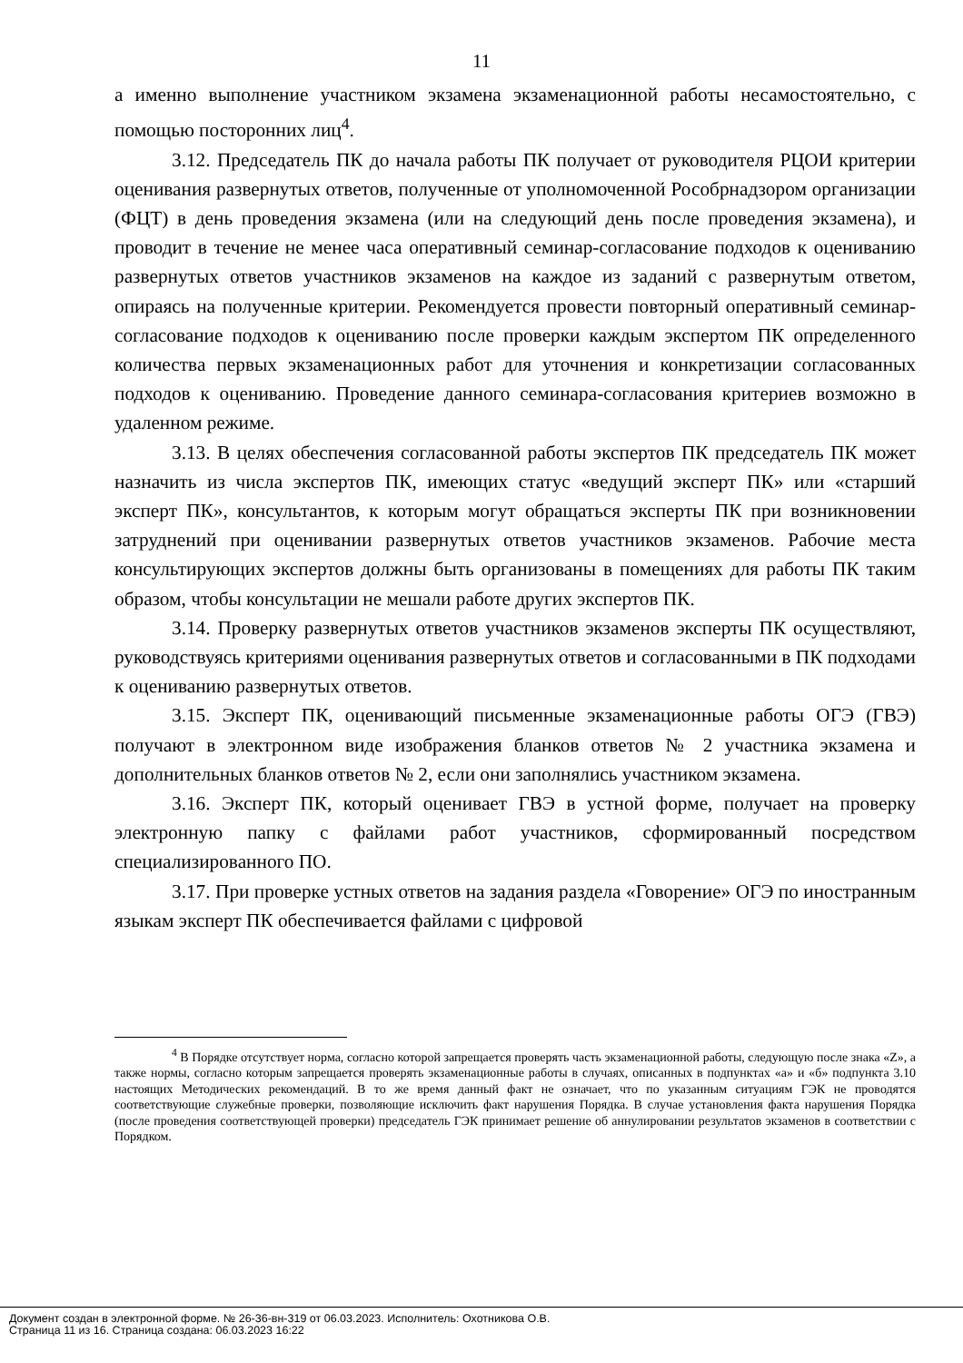11
а именно выполнение участником экзамена экзаменационной работы несамостоятельно, с помощью посторонних лиц<sup>4</sup>.
3.12. Председатель ПК до начала работы ПК получает от руководителя РЦОИ критерии оценивания развернутых ответов, полученные от уполномоченной Рособрнадзором организации (ФЦТ) в день проведения экзамена (или на следующий день после проведения экзамена), и проводит в течение не менее часа оперативный семинар-согласование подходов к оцениванию развернутых ответов участников экзаменов на каждое из заданий с развернутым ответом, опираясь на полученные критерии. Рекомендуется провести повторный оперативный семинар-согласование подходов к оцениванию после проверки каждым экспертом ПК определенного количества первых экзаменационных работ для уточнения и конкретизации согласованных подходов к оцениванию. Проведение данного семинара-согласования критериев возможно в удаленном режиме.
3.13. В целях обеспечения согласованной работы экспертов ПК председатель ПК может назначить из числа экспертов ПК, имеющих статус «ведущий эксперт ПК» или «старший эксперт ПК», консультантов, к которым могут обращаться эксперты ПК при возникновении затруднений при оценивании развернутых ответов участников экзаменов. Рабочие места консультирующих экспертов должны быть организованы в помещениях для работы ПК таким образом, чтобы консультации не мешали работе других экспертов ПК.
3.14. Проверку развернутых ответов участников экзаменов эксперты ПК осуществляют, руководствуясь критериями оценивания развернутых ответов и согласованными в ПК подходами к оцениванию развернутых ответов.
3.15. Эксперт ПК, оценивающий письменные экзаменационные работы ОГЭ (ГВЭ) получают в электронном виде изображения бланков ответов № 2 участника экзамена и дополнительных бланков ответов № 2, если они заполнялись участником экзамена.
3.16. Эксперт ПК, который оценивает ГВЭ в устной форме, получает на проверку электронную папку с файлами работ участников, сформированный посредством специализированного ПО.
3.17. При проверке устных ответов на задания раздела «Говорение» ОГЭ по иностранным языкам эксперт ПК обеспечивается файлами с цифровой
<sup>4</sup> В Порядке отсутствует норма, согласно которой запрещается проверять часть экзаменационной работы, следующую после знака «Z», а также нормы, согласно которым запрещается проверять экзаменационные работы в случаях, описанных в подпунктах «а» и «б» подпункта 3.10 настоящих Методических рекомендаций. В то же время данный факт не означает, что по указанным ситуациям ГЭК не проводятся соответствующие служебные проверки, позволяющие исключить факт нарушения Порядка. В случае установления факта нарушения Порядка (после проведения соответствующей проверки) председатель ГЭК принимает решение об аннулировании результатов экзаменов в соответствии с Порядком.
Документ создан в электронной форме. № 26-36-вн-319 от 06.03.2023. Исполнитель: Охотникова О.В.
Страница 11 из 16. Страница создана: 06.03.2023 16:22